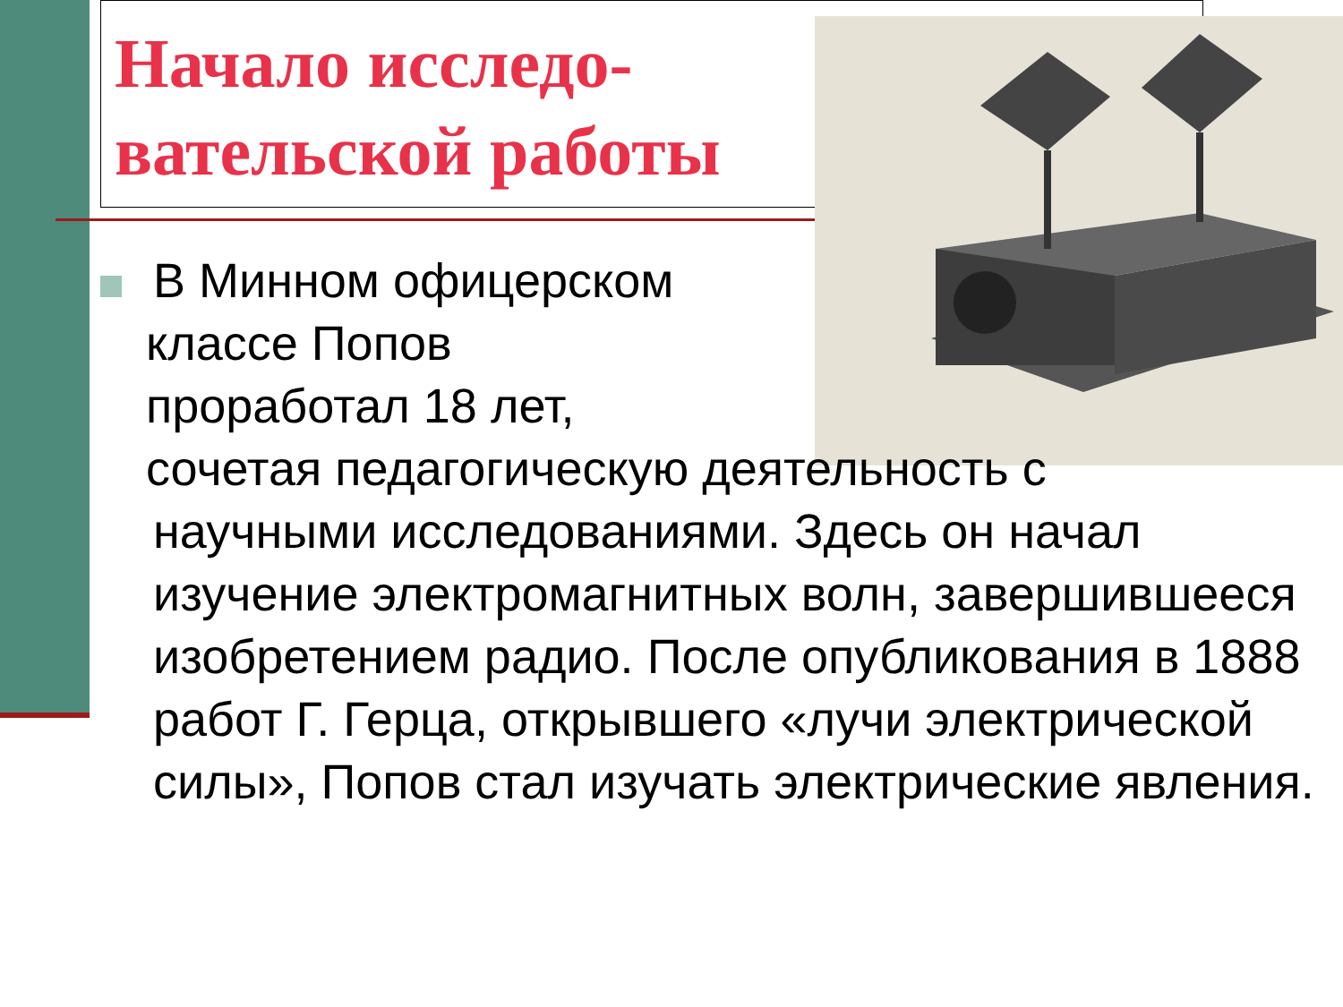Начало исследо-вательской работы
В Минном офицерском
классе Попов
проработал 18 лет,
сочетая педагогическую деятельность с
научными исследованиями. Здесь он начал изучение электромагнитных волн, завершившееся изобретением радио. После опубликования в 1888 работ Г. Герца, открывшего «лучи электрической силы», Попов стал изучать электрические явления.